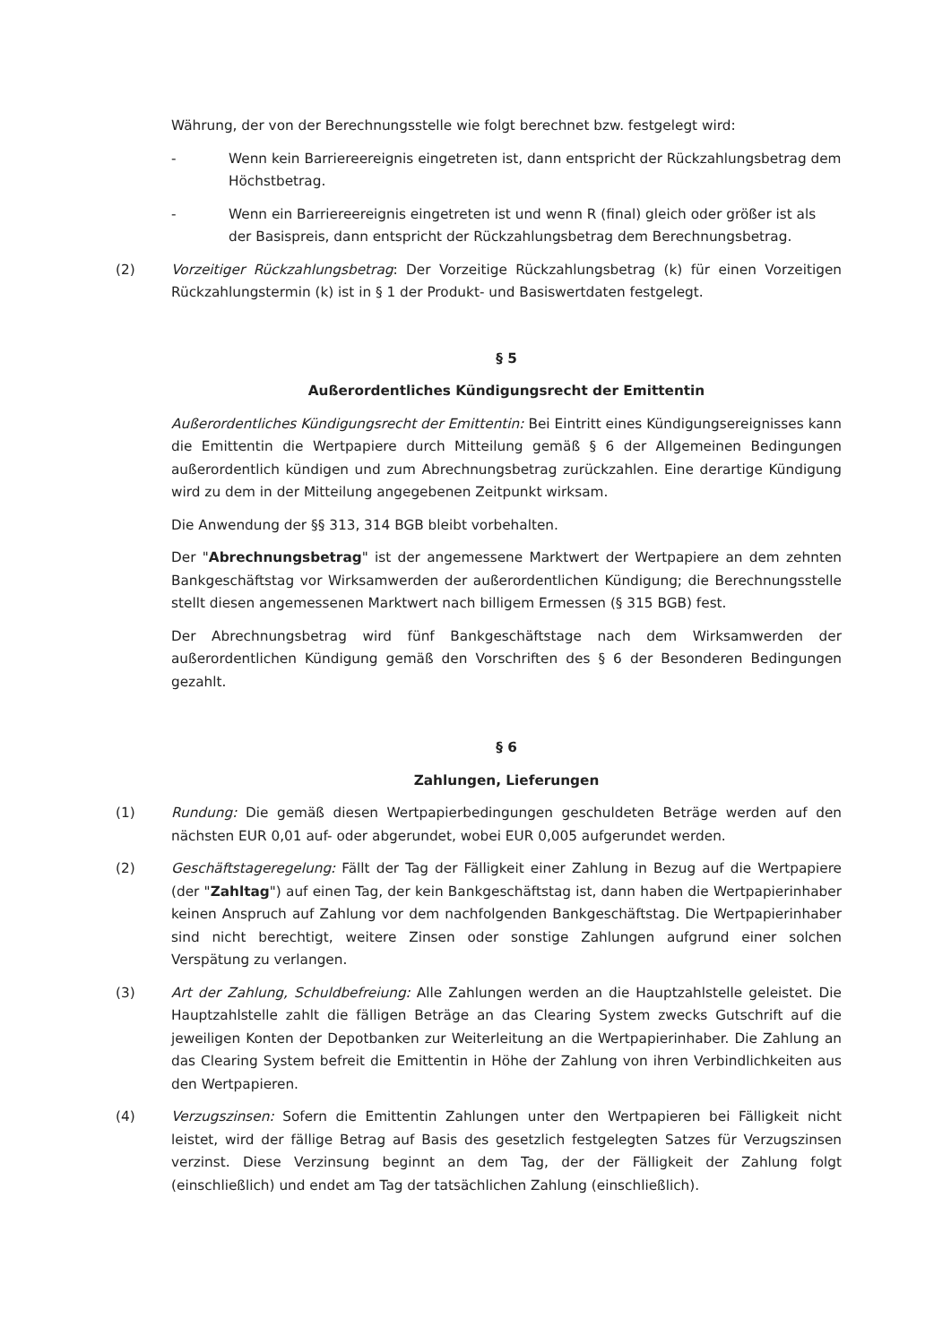Währung, der von der Berechnungsstelle wie folgt berechnet bzw. festgelegt wird:
- Wenn kein Barriereereignis eingetreten ist, dann entspricht der Rückzahlungsbetrag dem Höchstbetrag.
- Wenn ein Barriereereignis eingetreten ist und wenn R (final) gleich oder größer ist als der Basispreis, dann entspricht der Rückzahlungsbetrag dem Berechnungsbetrag.
(2) Vorzeitiger Rückzahlungsbetrag: Der Vorzeitige Rückzahlungsbetrag (k) für einen Vorzeitigen Rückzahlungstermin (k) ist in § 1 der Produkt- und Basiswertdaten festgelegt.
§ 5
Außerordentliches Kündigungsrecht der Emittentin
Außerordentliches Kündigungsrecht der Emittentin: Bei Eintritt eines Kündigungsereignisses kann die Emittentin die Wertpapiere durch Mitteilung gemäß § 6 der Allgemeinen Bedingungen außerordentlich kündigen und zum Abrechnungsbetrag zurückzahlen. Eine derartige Kündigung wird zu dem in der Mitteilung angegebenen Zeitpunkt wirksam.
Die Anwendung der §§ 313, 314 BGB bleibt vorbehalten.
Der "Abrechnungsbetrag" ist der angemessene Marktwert der Wertpapiere an dem zehnten Bankgeschäftstag vor Wirksamwerden der außerordentlichen Kündigung; die Berechnungsstelle stellt diesen angemessenen Marktwert nach billigem Ermessen (§ 315 BGB) fest.
Der Abrechnungsbetrag wird fünf Bankgeschäftstage nach dem Wirksamwerden der außerordentlichen Kündigung gemäß den Vorschriften des § 6 der Besonderen Bedingungen gezahlt.
§ 6
Zahlungen, Lieferungen
(1) Rundung: Die gemäß diesen Wertpapierbedingungen geschuldeten Beträge werden auf den nächsten EUR 0,01 auf- oder abgerundet, wobei EUR 0,005 aufgerundet werden.
(2) Geschäftstageregelung: Fällt der Tag der Fälligkeit einer Zahlung in Bezug auf die Wertpapiere (der "Zahltag") auf einen Tag, der kein Bankgeschäftstag ist, dann haben die Wertpapierinhaber keinen Anspruch auf Zahlung vor dem nachfolgenden Bankgeschäftstag. Die Wertpapierinhaber sind nicht berechtigt, weitere Zinsen oder sonstige Zahlungen aufgrund einer solchen Verspätung zu verlangen.
(3) Art der Zahlung, Schuldbefreiung: Alle Zahlungen werden an die Hauptzahlstelle geleistet. Die Hauptzahlstelle zahlt die fälligen Beträge an das Clearing System zwecks Gutschrift auf die jeweiligen Konten der Depotbanken zur Weiterleitung an die Wertpapierinhaber. Die Zahlung an das Clearing System befreit die Emittentin in Höhe der Zahlung von ihren Verbindlichkeiten aus den Wertpapieren.
(4) Verzugszinsen: Sofern die Emittentin Zahlungen unter den Wertpapieren bei Fälligkeit nicht leistet, wird der fällige Betrag auf Basis des gesetzlich festgelegten Satzes für Verzugszinsen verzinst. Diese Verzinsung beginnt an dem Tag, der der Fälligkeit der Zahlung folgt (einschließlich) und endet am Tag der tatsächlichen Zahlung (einschließlich).